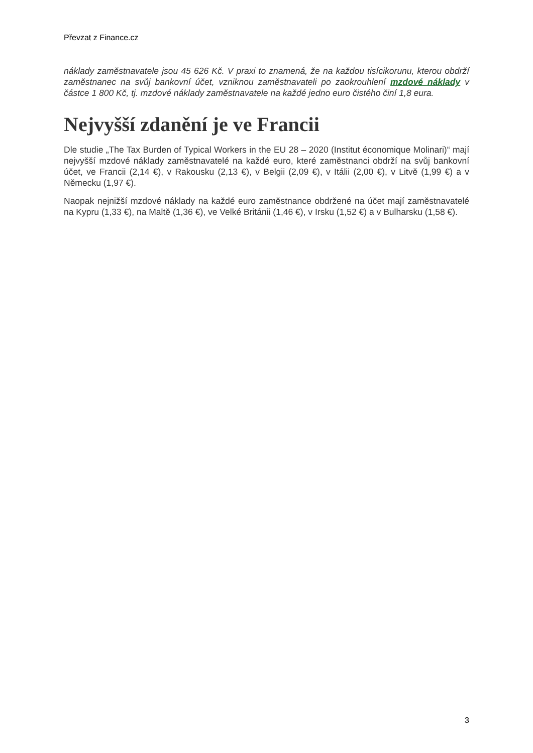Převzat z Finance.cz
náklady zaměstnavatele jsou 45 626 Kč. V praxi to znamená, že na každou tisícikorunu, kterou obdrží zaměstnanec na svůj bankovní účet, vzniknou zaměstnavateli po zaokrouhlení mzdové náklady v částce 1 800 Kč, tj. mzdové náklady zaměstnavatele na každé jedno euro čistého činí 1,8 eura.
Nejvyšší zdanění je ve Francii
Dle studie „The Tax Burden of Typical Workers in the EU 28 – 2020 (Institut économique Molinari)“ mají nejvyšší mzdové náklady zaměstnavatelé na každé euro, které zaměstnanci obdrží na svůj bankovní účet, ve Francii (2,14 €), v Rakousku (2,13 €), v Belgii (2,09 €), v Itálii (2,00 €), v Litvě (1,99 €) a v Německu (1,97 €).
Naopak nejnižší mzdové náklady na každé euro zaměstnance obdržené na účet mají zaměstnavatelé na Kypru (1,33 €), na Maltě (1,36 €), ve Velké Británii (1,46 €), v Irsku (1,52 €) a v Bulharsku (1,58 €).
3